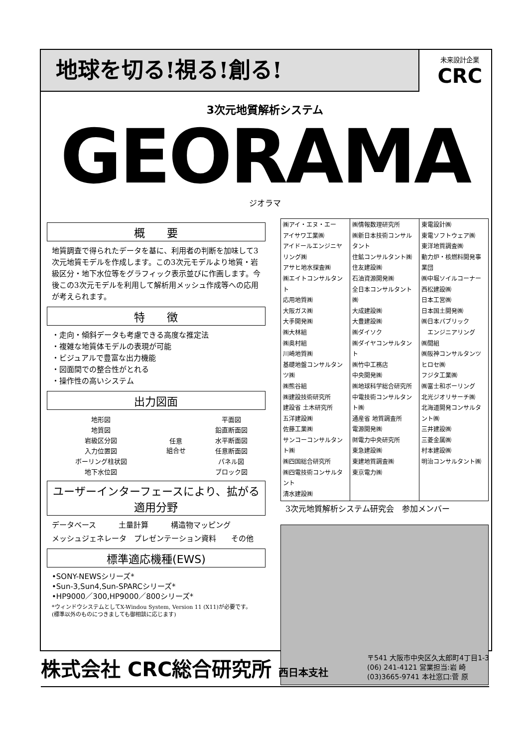地球を切る!視る!創る!
未来設計企業
CRC
3次元地質解析システム
GEORAMA
ジオラマ
概　　要
地質調査で得られたデータを基に、利用者の判断を加味して3次元地質モデルを作成します。この3次元モデルより地質・岩級区分・地下水位等をグラフィック表示並びに作画します。今後この3次元モデルを利用して解析用メッシュ作成等への応用が考えられます。
特　　徴
・走向・傾斜データも考慮できる高度な推定法
・複雑な地質体モデルの表現が可能
・ビジュアルで豊富な出力機能
・図面間での整合性がとれる
・操作性の高いシステム
出力図面
| 地形図 | 任意 組合せ | 平面図 |
| 地質図 | | 鉛直断面図 |
| 岩級区分図 | | 水平断面図 |
| 入力位置図 | | 任意断面図 |
| ボーリング柱状図 | | パネル図 |
| 地下水位図 | | ブロック図 |
ユーザーインターフェースにより、拡がる適用分野
データベース　　　土量計算　　　構造物マッピング
メッシュジェネレータ　プレゼンテーション資料　　その他
標準適応機種(EWS)
•SONY-NEWSシリーズ*
•Sun-3,Sun4,Sun-SPARCシリーズ*
•HP9000／300,HP9000／800シリーズ*
*ウィンドウシステムとしてX-Windou System, Version 11 (X11)が必要です。
(標準以外のものにつきましても御相談に応じます)
| ㈱アイ・エヌ・エー アイサワ工業㈱ アイドールエンジニヤリング㈱ アサヒ地水探査㈱ ㈱エイトコンサルタント 応用地質㈱ 大阪ガス㈱ 大手開発㈱ ㈱大林組 ㈱奥村組 川崎地質㈱ 基礎地盤コンサルタンツ㈱ ㈱熊谷組 ㈱建設技術研究所 建設省 土木研究所 五洋建設㈱ 佐藤工業㈱ サンコーコンサルタント㈱ ㈱四国総合研究所 ㈱四電技術コンサルタント 清水建設㈱ | ㈱情報数理研究所 ㈱新日本技術コンサルタント 住鉱コンサルタント㈱ 住友建設㈱ 石油資源開発㈱ 全日本コンサルタント㈱ 大成建設㈱ 大豊建設㈱ ㈱ダイソク ㈱ダイヤコンサルタント ㈱竹中工務店 中央開発㈱ ㈱地球科学総合研究所 中電技術コンサルタント㈱ 通産省 地質調査所 電源開発㈱ ㈶電力中央研究所 東急建設㈱ 東建地質調査㈱ 東京電力㈱ | 東電設計㈱ 東電ソフトウェア㈱ 東洋地質調査㈱ 動力炉・核燃料開発事業団 ㈱中堀ソイルコーナー 西松建設㈱ 日本工営㈱ 日本国土開発㈱ ㈱日本パブリック エンジニアリング ㈱間組 ㈱阪神コンサルタンツ ヒロセ㈱ フジタ工業㈱ ㈱富士和ボーリング 北光ジオリサーチ㈱ 北海道開発コンサルタント㈱ 三井建設㈱ 三菱金属㈱ 村本建設㈱ 明治コンサルタント㈱ |
3次元地質解析システム研究会　参加メンバー
株式会社 CRC総合研究所 西日本支社
〒541 大阪市中央区久太郎町4丁目1-3
(06) 241-4121 営業担当:岩 崎
(03)3665-9741 本社窓口:菅 原